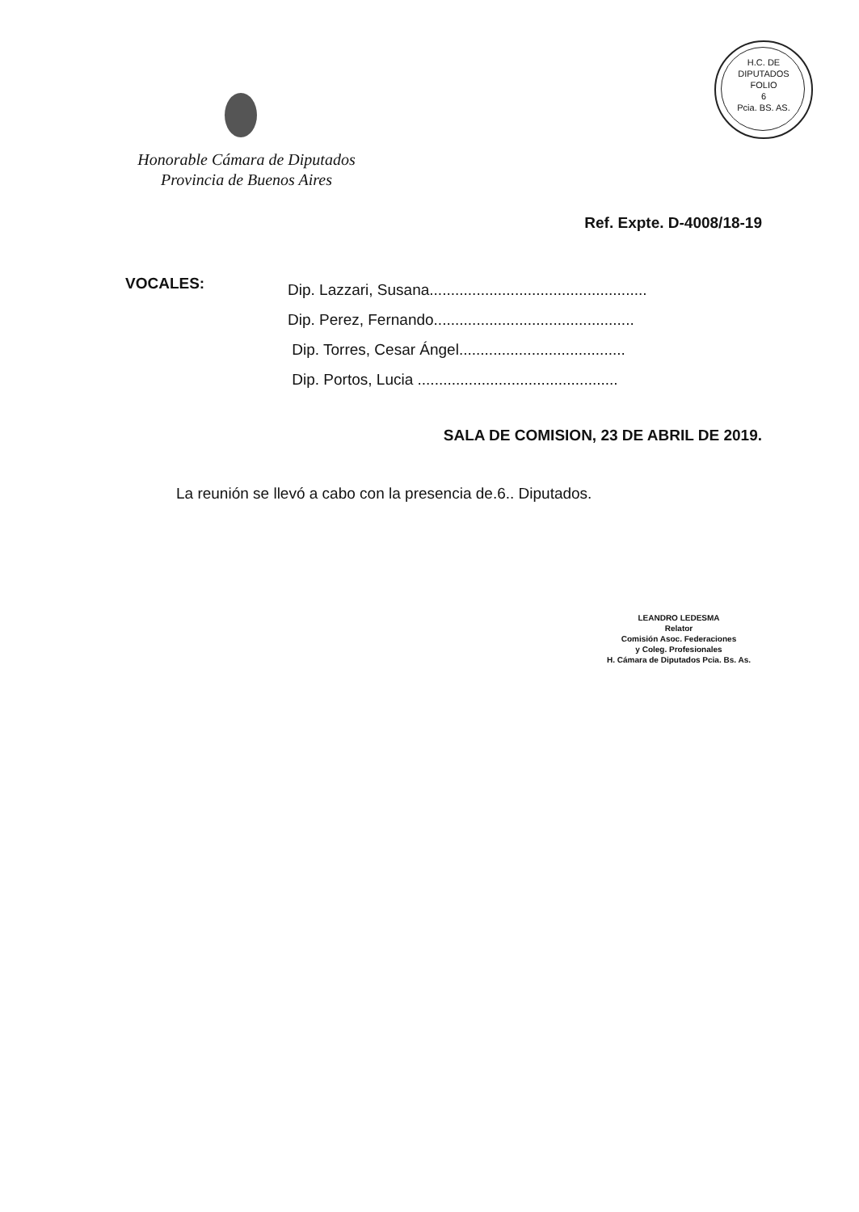H.C. DE DIPUTADOS
FOLIO
6
Pcia. BS. AS.
Honorable Cámara de Diputados
Provincia de Buenos Aires
Ref. Expte. D-4008/18-19
VOCALES:
Dip. Lazzari, Susana...................................................
Dip. Perez, Fernando...............................................
Dip. Torres, Cesar Ángel.......................................
Dip. Portos, Lucia ...............................................
SALA DE COMISION, 23 DE ABRIL DE 2019.
La reunión se llevó a cabo con la presencia de.6.. Diputados.
LEANDRO LEDESMA
Relator
Comisión Asoc. Federaciones
y Coleg. Profesionales
H. Cámara de Diputados Pcia. Bs. As.